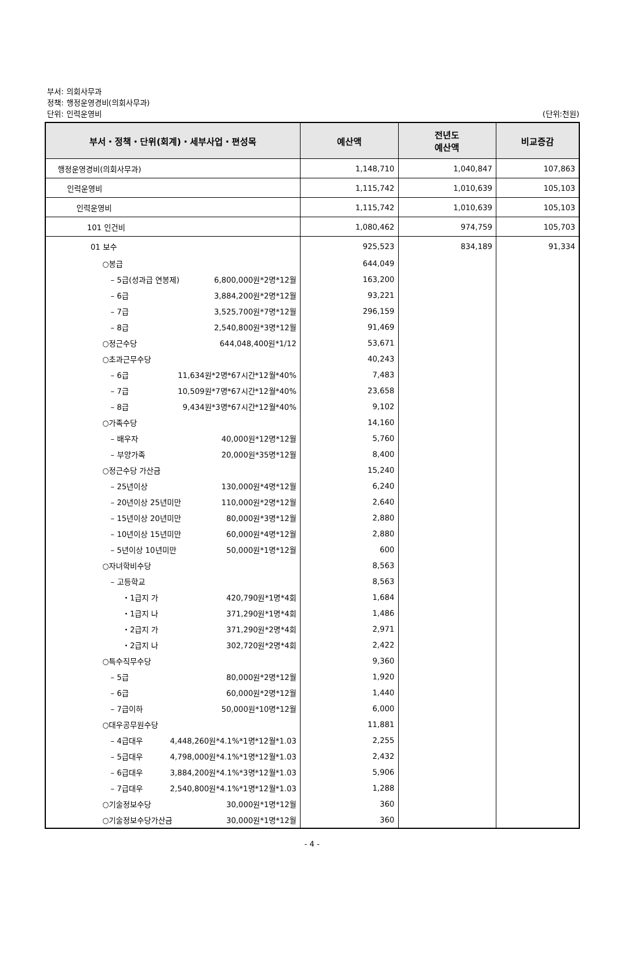부서: 의회사무과
정책: 행정운영경비(의회사무과)
단위: 인력운영비 (단위:천원)
| 부서・정책・단위(회계)・세부사업・편성목 | 예산액 | 전년도 예산액 | 비교증감 |
| --- | --- | --- | --- |
| 행정운영경비(의회사무과) | 1,148,710 | 1,040,847 | 107,863 |
| 인력운영비 | 1,115,742 | 1,010,639 | 105,103 |
| 인력운영비 | 1,115,742 | 1,010,639 | 105,103 |
| 101 인건비 | 1,080,462 | 974,759 | 105,703 |
| 01 보수 | 925,523 | 834,189 | 91,334 |
| ○봉급 | 644,049 | | |
| – 5급(성과급 연봉제) 6,800,000원*2명*12월 | 163,200 | | |
| – 6급 3,884,200원*2명*12월 | 93,221 | | |
| – 7급 3,525,700원*7명*12월 | 296,159 | | |
| – 8급 2,540,800원*3명*12월 | 91,469 | | |
| ○정근수당 644,048,400원*1/12 | 53,671 | | |
| ○초과근무수당 | 40,243 | | |
| – 6급 11,634원*2명*67시간*12월*40% | 7,483 | | |
| – 7급 10,509원*7명*67시간*12월*40% | 23,658 | | |
| – 8급 9,434원*3명*67시간*12월*40% | 9,102 | | |
| ○가족수당 | 14,160 | | |
| – 배우자 40,000원*12명*12월 | 5,760 | | |
| – 부양가족 20,000원*35명*12월 | 8,400 | | |
| ○정근수당 가산금 | 15,240 | | |
| – 25년이상 130,000원*4명*12월 | 6,240 | | |
| – 20년이상 25년미만 110,000원*2명*12월 | 2,640 | | |
| – 15년이상 20년미만 80,000원*3명*12월 | 2,880 | | |
| – 10년이상 15년미만 60,000원*4명*12월 | 2,880 | | |
| – 5년이상 10년미만 50,000원*1명*12월 | 600 | | |
| ○자녀학비수당 | 8,563 | | |
| – 고등학교 | 8,563 | | |
| ・1급지 가 420,790원*1명*4회 | 1,684 | | |
| ・1급지 나 371,290원*1명*4회 | 1,486 | | |
| ・2급지 가 371,290원*2명*4회 | 2,971 | | |
| ・2급지 나 302,720원*2명*4회 | 2,422 | | |
| ○특수직무수당 | 9,360 | | |
| – 5급 80,000원*2명*12월 | 1,920 | | |
| – 6급 60,000원*2명*12월 | 1,440 | | |
| – 7급이하 50,000원*10명*12월 | 6,000 | | |
| ○대우공무원수당 | 11,881 | | |
| – 4급대우 4,448,260원*4.1%*1명*12월*1.03 | 2,255 | | |
| – 5급대우 4,798,000원*4.1%*1명*12월*1.03 | 2,432 | | |
| – 6급대우 3,884,200원*4.1%*3명*12월*1.03 | 5,906 | | |
| – 7급대우 2,540,800원*4.1%*1명*12월*1.03 | 1,288 | | |
| ○기술정보수당 30,000원*1명*12월 | 360 | | |
| ○기술정보수당가산금 30,000원*1명*12월 | 360 | | |
- 4 -